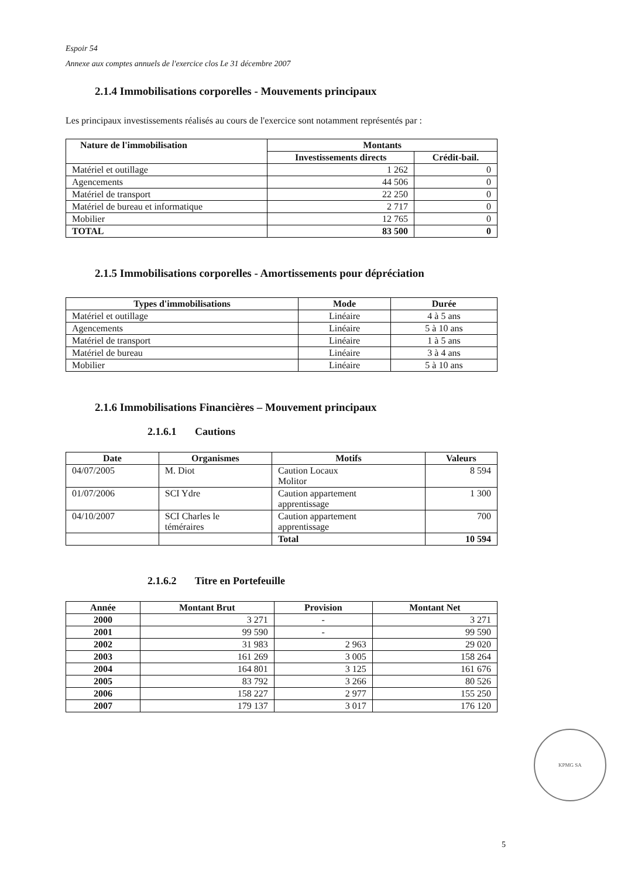Espoir 54
Annexe aux comptes annuels de l'exercice clos Le 31 décembre 2007
2.1.4 Immobilisations corporelles - Mouvements principaux
Les principaux investissements réalisés au cours de l'exercice sont notamment représentés par :
| Nature de l'immobilisation | Montants | |
| --- | --- | --- |
| | Investissements directs | Crédit-bail. |
| Matériel et outillage | 1 262 | 0 |
| Agencements | 44 506 | 0 |
| Matériel de transport | 22 250 | 0 |
| Matériel de bureau et informatique | 2 717 | 0 |
| Mobilier | 12 765 | 0 |
| TOTAL | 83 500 | 0 |
2.1.5 Immobilisations corporelles - Amortissements pour dépréciation
| Types d'immobilisations | Mode | Durée |
| --- | --- | --- |
| Matériel et outillage | Linéaire | 4 à 5 ans |
| Agencements | Linéaire | 5 à 10 ans |
| Matériel de transport | Linéaire | 1 à 5 ans |
| Matériel de bureau | Linéaire | 3 à 4 ans |
| Mobilier | Linéaire | 5 à 10 ans |
2.1.6 Immobilisations Financières – Mouvement principaux
2.1.6.1 Cautions
| Date | Organismes | Motifs | Valeurs |
| --- | --- | --- | --- |
| 04/07/2005 | M. Diot | Caution Locaux Molitor | 8 594 |
| 01/07/2006 | SCI Ydre | Caution appartement apprentissage | 1 300 |
| 04/10/2007 | SCI Charles le téméraires | Caution appartement apprentissage | 700 |
| | | Total | 10 594 |
2.1.6.2 Titre en Portefeuille
| Année | Montant Brut | Provision | Montant Net |
| --- | --- | --- | --- |
| 2000 | 3 271 | - | 3 271 |
| 2001 | 99 590 | - | 99 590 |
| 2002 | 31 983 | 2 963 | 29 020 |
| 2003 | 161 269 | 3 005 | 158 264 |
| 2004 | 164 801 | 3 125 | 161 676 |
| 2005 | 83 792 | 3 266 | 80 526 |
| 2006 | 158 227 | 2 977 | 155 250 |
| 2007 | 179 137 | 3 017 | 176 120 |
KPMG SA
5